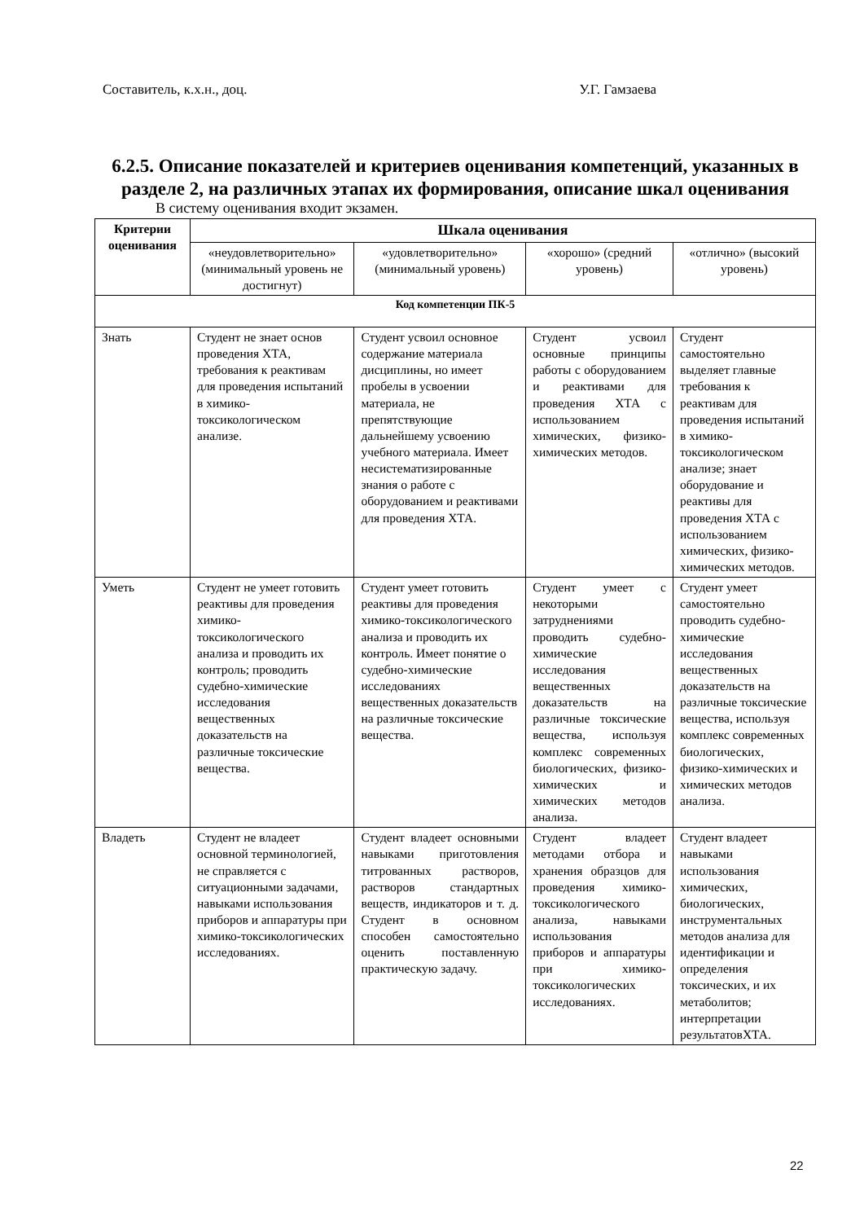Составитель, к.х.н., доц. У.Г. Гамзаева
6.2.5. Описание показателей и критериев оценивания компетенций, указанных в разделе 2, на различных этапах их формирования, описание шкал оценивания
В систему оценивания входит экзамен.
| Критерии оценивания | Шкала оценивания | | | |
| --- | --- | --- | --- | --- |
| | «неудовлетворительно» (минимальный уровень не достигнут) | «удовлетворительно» (минимальный уровень) | «хорошо» (средний уровень) | «отлично» (высокий уровень) |
| Код компетенции ПК-5 | | | | |
| Знать | Студент не знает основ проведения ХТА, требования к реактивам для проведения испытаний в химико-токсикологическом анализе. | Студент усвоил основное содержание материала дисциплины, но имеет пробелы в усвоении материала, не препятствующие дальнейшему усвоению учебного материала. Имеет несистематизированные знания о работе с оборудованием и реактивами для проведения ХТА. | Студент усвоил основные принципы работы с оборудованием и реактивами для проведения ХТА с использованием химических, физико-химических методов. | Студент самостоятельно выделяет главные требования к реактивам для проведения испытаний в химико-токсикологическом анализе; знает оборудование и реактивы для проведения ХТА с использованием химических, физико-химических методов. |
| Уметь | Студент не умеет готовить реактивы для проведения химико-токсикологического анализа и проводить их контроль; проводить судебно-химические исследования вещественных доказательств на различные токсические вещества. | Студент умеет готовить реактивы для проведения химико-токсикологического анализа и проводить их контроль. Имеет понятие о судебно-химические исследованиях вещественных доказательств на различные токсические вещества. | Студент умеет с некоторыми затруднениями проводить судебно-химические исследования вещественных доказательств на различные токсические вещества, используя комплекс современных биологических, физико-химических и химических методов анализа. | Студент умеет самостоятельно проводить судебно-химические исследования вещественных доказательств на различные токсические вещества, используя комплекс современных биологических, физико-химических и химических методов анализа. |
| Владеть | Студент не владеет основной терминологией, не справляется с ситуационными задачами, навыками использования приборов и аппаратуры при химико-токсикологических исследованиях. | Студент владеет основными навыками приготовления титрованных растворов, растворов стандартных веществ, индикаторов и т. д. Студент в основном способен самостоятельно оценить поставленную практическую задачу. | Студент владеет методами отбора и хранения образцов для проведения химико-токсикологического анализа, навыками использования приборов и аппаратуры при химико-токсикологических исследованиях. | Студент владеет навыками использования химических, биологических, инструментальных методов анализа для идентификации и определения токсических, и их метаболитов; интерпретации результатовХТА. |
22